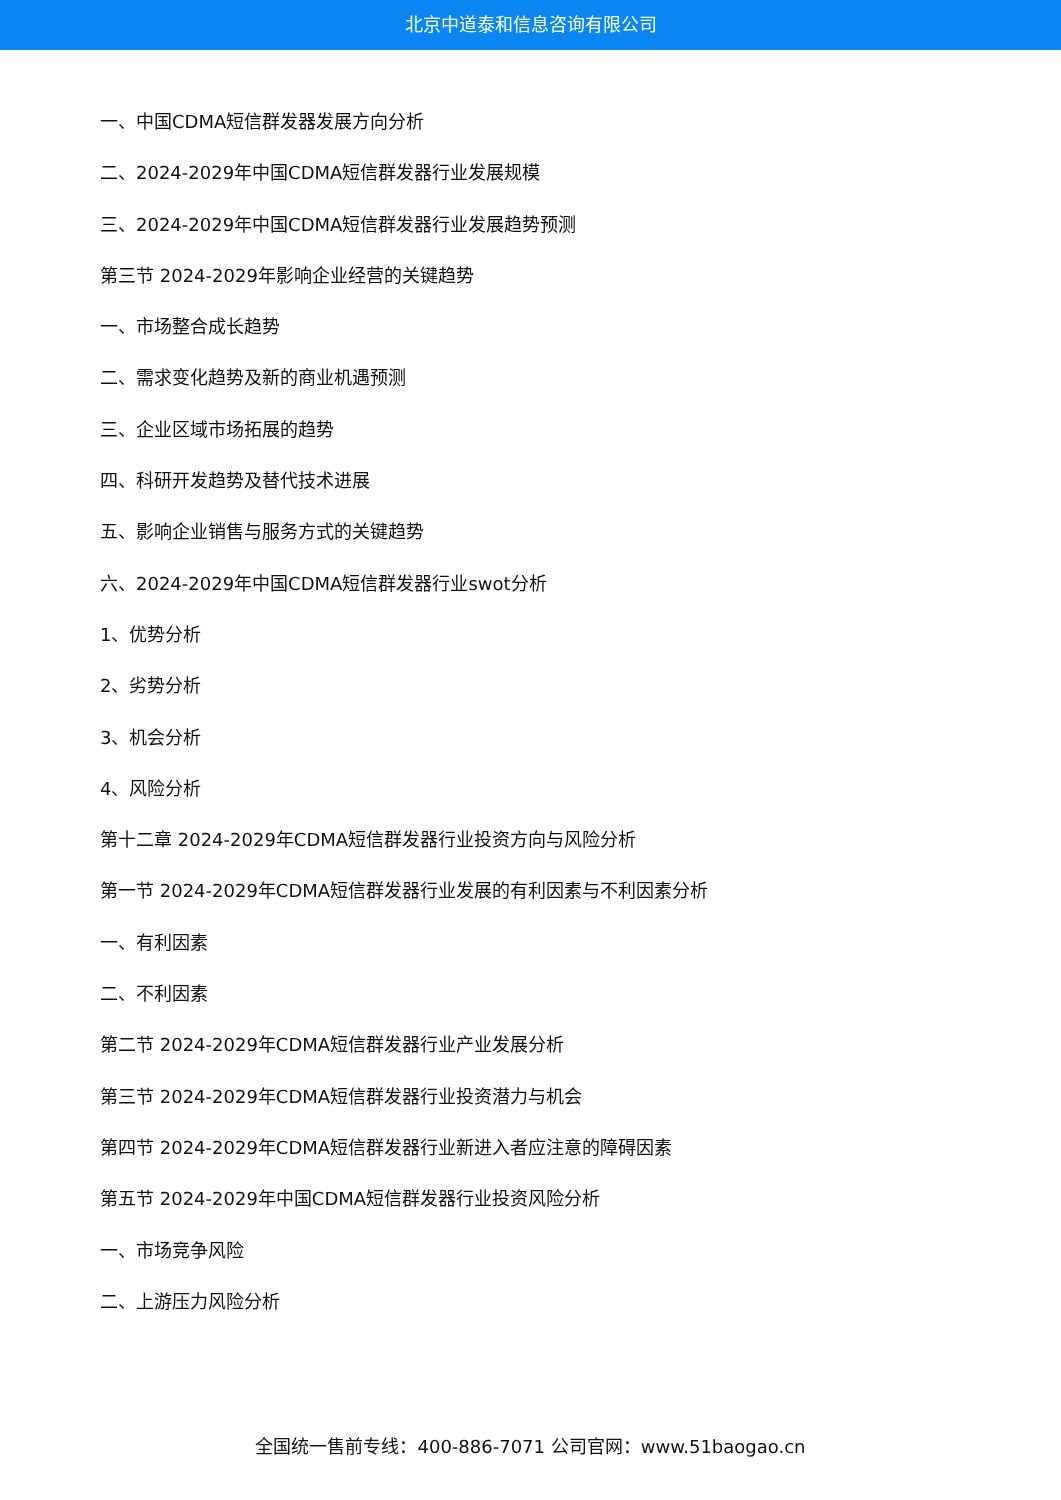北京中道泰和信息咨询有限公司
一、中国CDMA短信群发器发展方向分析
二、2024-2029年中国CDMA短信群发器行业发展规模
三、2024-2029年中国CDMA短信群发器行业发展趋势预测
第三节 2024-2029年影响企业经营的关键趋势
一、市场整合成长趋势
二、需求变化趋势及新的商业机遇预测
三、企业区域市场拓展的趋势
四、科研开发趋势及替代技术进展
五、影响企业销售与服务方式的关键趋势
六、2024-2029年中国CDMA短信群发器行业swot分析
1、优势分析
2、劣势分析
3、机会分析
4、风险分析
第十二章 2024-2029年CDMA短信群发器行业投资方向与风险分析
第一节 2024-2029年CDMA短信群发器行业发展的有利因素与不利因素分析
一、有利因素
二、不利因素
第二节 2024-2029年CDMA短信群发器行业产业发展分析
第三节 2024-2029年CDMA短信群发器行业投资潜力与机会
第四节 2024-2029年CDMA短信群发器行业新进入者应注意的障碍因素
第五节 2024-2029年中国CDMA短信群发器行业投资风险分析
一、市场竞争风险
二、上游压力风险分析
全国统一售前专线：400-886-7071 公司官网：www.51baogao.cn